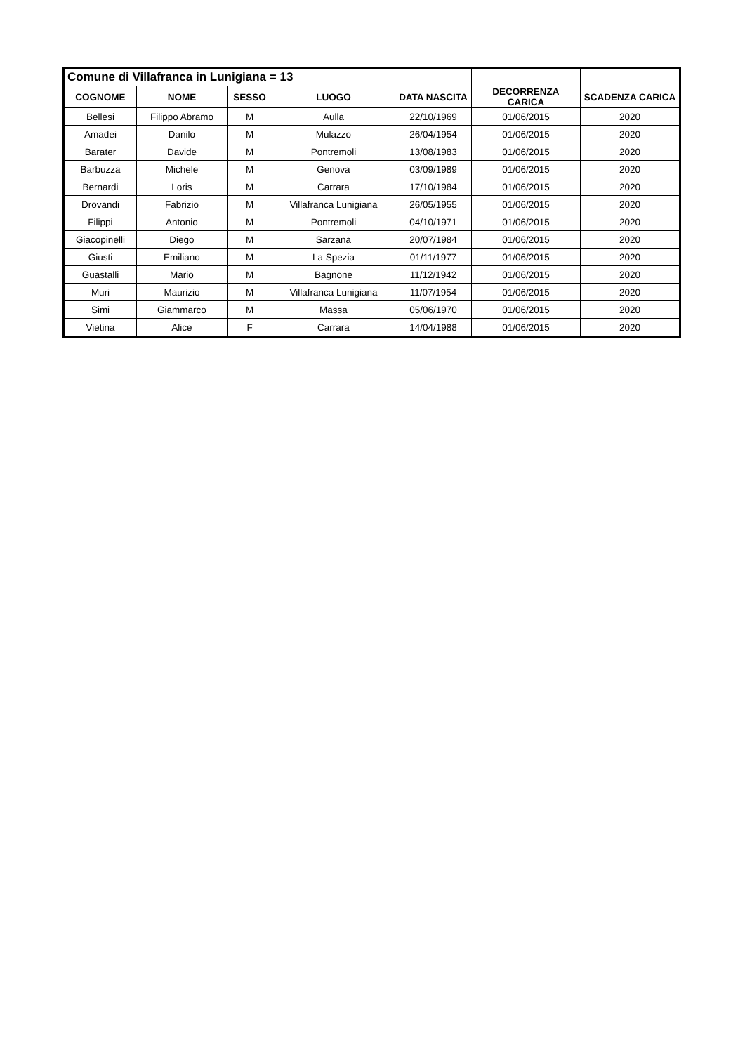| Comune di Villafranca in Lunigiana = 13 | | | | | | |
| COGNOME | NOME | SESSO | LUOGO | DATA NASCITA | DECORRENZA CARICA | SCADENZA CARICA |
| Bellesi | Filippo Abramo | M | Aulla | 22/10/1969 | 01/06/2015 | 2020 |
| Amadei | Danilo | M | Mulazzo | 26/04/1954 | 01/06/2015 | 2020 |
| Barater | Davide | M | Pontremoli | 13/08/1983 | 01/06/2015 | 2020 |
| Barbuzza | Michele | M | Genova | 03/09/1989 | 01/06/2015 | 2020 |
| Bernardi | Loris | M | Carrara | 17/10/1984 | 01/06/2015 | 2020 |
| Drovandi | Fabrizio | M | Villafranca Lunigiana | 26/05/1955 | 01/06/2015 | 2020 |
| Filippi | Antonio | M | Pontremoli | 04/10/1971 | 01/06/2015 | 2020 |
| Giacopinelli | Diego | M | Sarzana | 20/07/1984 | 01/06/2015 | 2020 |
| Giusti | Emiliano | M | La Spezia | 01/11/1977 | 01/06/2015 | 2020 |
| Guastalli | Mario | M | Bagnone | 11/12/1942 | 01/06/2015 | 2020 |
| Muri | Maurizio | M | Villafranca Lunigiana | 11/07/1954 | 01/06/2015 | 2020 |
| Simi | Giammarco | M | Massa | 05/06/1970 | 01/06/2015 | 2020 |
| Vietina | Alice | F | Carrara | 14/04/1988 | 01/06/2015 | 2020 |